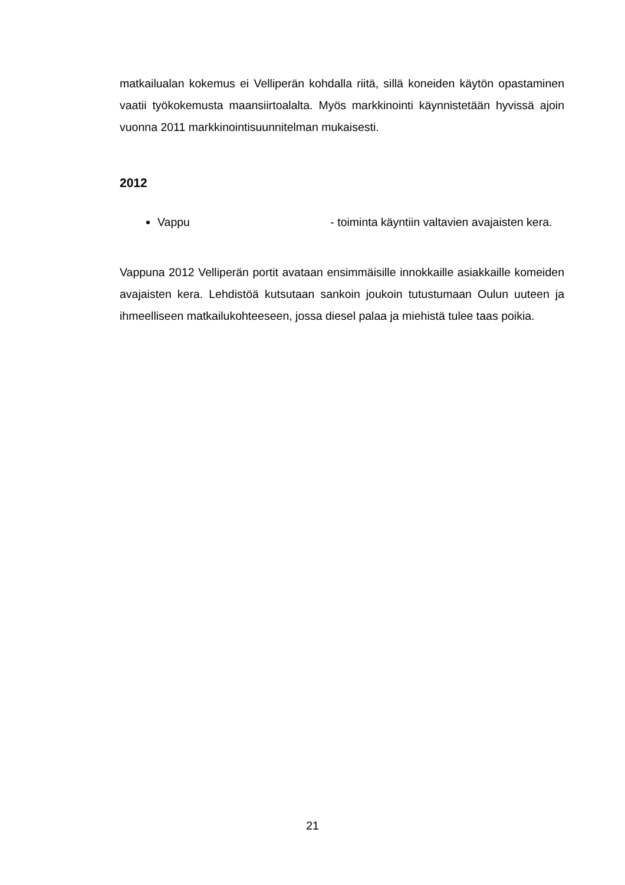matkailualan kokemus ei Velliperän kohdalla riitä, sillä koneiden käytön opastaminen vaatii työkokemusta maansiirtoalalta. Myös markkinointi käynnistetään hyvissä ajoin vuonna 2011 markkinointisuunnitelman mukaisesti.
2012
Vappu - toiminta käyntiin valtavien avajaisten kera.
Vappuna 2012 Velliperän portit avataan ensimmäisille innokkaille asiakkaille komeiden avajaisten kera. Lehdistöä kutsutaan sankoin joukoin tutustumaan Oulun uuteen ja ihmeelliseen matkailukohteeseen, jossa diesel palaa ja miehistä tulee taas poikia.
21